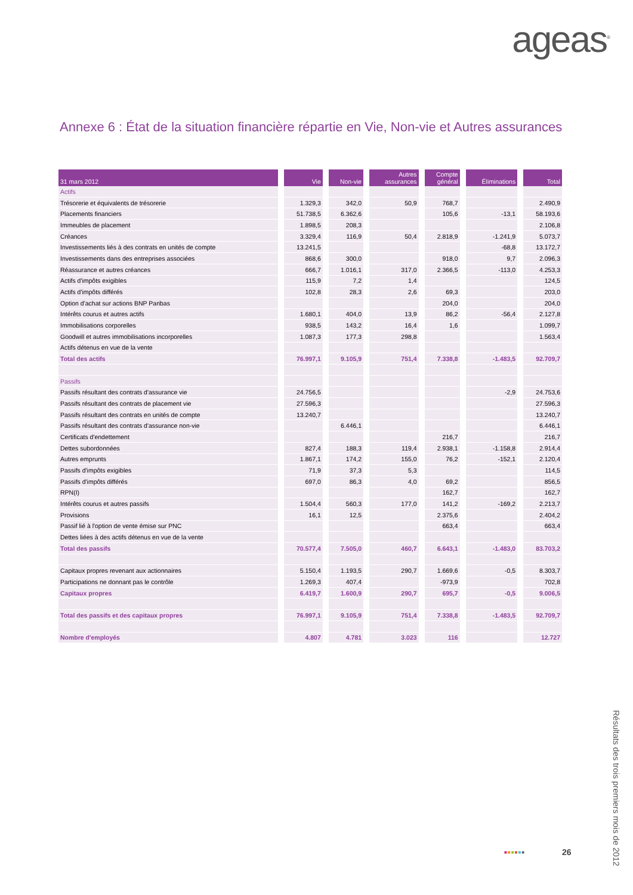ageas<sup>®</sup>
Annexe 6 : État de la situation financière répartie en Vie, Non-vie et Autres assurances
| 31 mars 2012 | Vie | Non-vie | Autres assurances | Compte général | Éliminations | Total |
| --- | --- | --- | --- | --- | --- | --- |
| Actifs | | | | | | |
| Trésorerie et équivalents de trésorerie | 1.329,3 | 342,0 | 50,9 | 768,7 | | 2.490,9 |
| Placements financiers | 51.738,5 | 6.362,6 | | 105,6 | -13,1 | 58.193,6 |
| Immeubles de placement | 1.898,5 | 208,3 | | | | 2.106,8 |
| Créances | 3.329,4 | 116,9 | 50,4 | 2.818,9 | -1.241,9 | 5.073,7 |
| Investissements liés à des contrats en unités de compte | 13.241,5 | | | | -68,8 | 13.172,7 |
| Investissements dans des entreprises associées | 868,6 | 300,0 | | 918,0 | 9,7 | 2.096,3 |
| Réassurance et autres créances | 666,7 | 1.016,1 | 317,0 | 2.366,5 | -113,0 | 4.253,3 |
| Actifs d'impôts exigibles | 115,9 | 7,2 | 1,4 | | | 124,5 |
| Actifs d'impôts différés | 102,8 | 28,3 | 2,6 | 69,3 | | 203,0 |
| Option d'achat sur actions BNP Paribas | | | | 204,0 | | 204,0 |
| Intérêts courus et autres actifs | 1.680,1 | 404,0 | 13,9 | 86,2 | -56,4 | 2.127,8 |
| Immobilisations corporelles | 938,5 | 143,2 | 16,4 | 1,6 | | 1.099,7 |
| Goodwill et autres immobilisations incorporelles | 1.087,3 | 177,3 | 298,8 | | | 1.563,4 |
| Actifs détenus en vue de la vente | | | | | | |
| Total des actifs | 76.997,1 | 9.105,9 | 751,4 | 7.338,8 | -1.483,5 | 92.709,7 |
| Passifs | | | | | | |
| Passifs résultant des contrats d'assurance vie | 24.756,5 | | | | -2,9 | 24.753,6 |
| Passifs résultant des contrats de placement vie | 27.596,3 | | | | | 27.596,3 |
| Passifs résultant des contrats en unités de compte | 13.240,7 | | | | | 13.240,7 |
| Passifs résultant des contrats d'assurance non-vie | | 6.446,1 | | | | 6.446,1 |
| Certificats d'endettement | | | | 216,7 | | 216,7 |
| Dettes subordonnées | 827,4 | 188,3 | 119,4 | 2.938,1 | -1.158,8 | 2.914,4 |
| Autres emprunts | 1.867,1 | 174,2 | 155,0 | 76,2 | -152,1 | 2.120,4 |
| Passifs d'impôts exigibles | 71,9 | 37,3 | 5,3 | | | 114,5 |
| Passifs d'impôts différés | 697,0 | 86,3 | 4,0 | 69,2 | | 856,5 |
| RPN(I) | | | | 162,7 | | 162,7 |
| Intérêts courus et autres passifs | 1.504,4 | 560,3 | 177,0 | 141,2 | -169,2 | 2.213,7 |
| Provisions | 16,1 | 12,5 | | 2.375,6 | | 2.404,2 |
| Passif lié à l'option de vente émise sur PNC | | | | 663,4 | | 663,4 |
| Dettes liées à des actifs détenus en vue de la vente | | | | | | |
| Total des passifs | 70.577,4 | 7.505,0 | 460,7 | 6.643,1 | -1.483,0 | 83.703,2 |
| Capitaux propres revenant aux actionnaires | 5.150,4 | 1.193,5 | 290,7 | 1.669,6 | -0,5 | 8.303,7 |
| Participations ne donnant pas le contrôle | 1.269,3 | 407,4 | | -973,9 | | 702,8 |
| Capitaux propres | 6.419,7 | 1.600,9 | 290,7 | 695,7 | -0,5 | 9.006,5 |
| Total des passifs et des capitaux propres | 76.997,1 | 9.105,9 | 751,4 | 7.338,8 | -1.483,5 | 92.709,7 |
| Nombre d'employés | 4.807 | 4.781 | 3.023 | 116 | | 12.727 |
■■■■■■ 26
Résultats des trois premiers mois de 2012